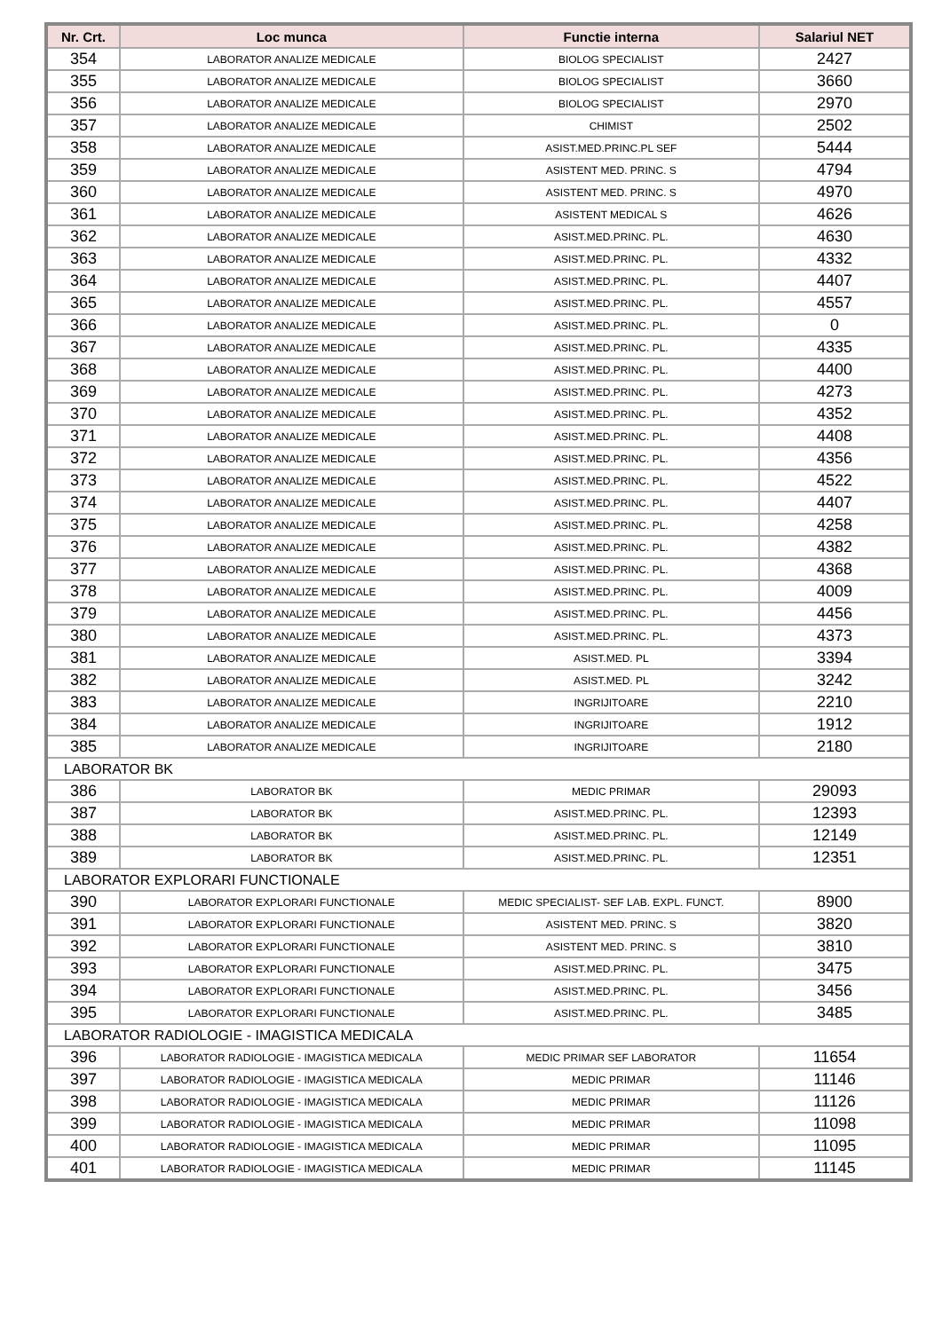| Nr. Crt. | Loc munca | Functie interna | Salariul NET |
| --- | --- | --- | --- |
| 354 | LABORATOR ANALIZE MEDICALE | BIOLOG SPECIALIST | 2427 |
| 355 | LABORATOR ANALIZE MEDICALE | BIOLOG SPECIALIST | 3660 |
| 356 | LABORATOR ANALIZE MEDICALE | BIOLOG SPECIALIST | 2970 |
| 357 | LABORATOR ANALIZE MEDICALE | CHIMIST | 2502 |
| 358 | LABORATOR ANALIZE MEDICALE | ASIST.MED.PRINC.PL SEF | 5444 |
| 359 | LABORATOR ANALIZE MEDICALE | ASISTENT MED. PRINC. S | 4794 |
| 360 | LABORATOR ANALIZE MEDICALE | ASISTENT MED. PRINC. S | 4970 |
| 361 | LABORATOR ANALIZE MEDICALE | ASISTENT MEDICAL S | 4626 |
| 362 | LABORATOR ANALIZE MEDICALE | ASIST.MED.PRINC. PL. | 4630 |
| 363 | LABORATOR ANALIZE MEDICALE | ASIST.MED.PRINC. PL. | 4332 |
| 364 | LABORATOR ANALIZE MEDICALE | ASIST.MED.PRINC. PL. | 4407 |
| 365 | LABORATOR ANALIZE MEDICALE | ASIST.MED.PRINC. PL. | 4557 |
| 366 | LABORATOR ANALIZE MEDICALE | ASIST.MED.PRINC. PL. | 0 |
| 367 | LABORATOR ANALIZE MEDICALE | ASIST.MED.PRINC. PL. | 4335 |
| 368 | LABORATOR ANALIZE MEDICALE | ASIST.MED.PRINC. PL. | 4400 |
| 369 | LABORATOR ANALIZE MEDICALE | ASIST.MED.PRINC. PL. | 4273 |
| 370 | LABORATOR ANALIZE MEDICALE | ASIST.MED.PRINC. PL. | 4352 |
| 371 | LABORATOR ANALIZE MEDICALE | ASIST.MED.PRINC. PL. | 4408 |
| 372 | LABORATOR ANALIZE MEDICALE | ASIST.MED.PRINC. PL. | 4356 |
| 373 | LABORATOR ANALIZE MEDICALE | ASIST.MED.PRINC. PL. | 4522 |
| 374 | LABORATOR ANALIZE MEDICALE | ASIST.MED.PRINC. PL. | 4407 |
| 375 | LABORATOR ANALIZE MEDICALE | ASIST.MED.PRINC. PL. | 4258 |
| 376 | LABORATOR ANALIZE MEDICALE | ASIST.MED.PRINC. PL. | 4382 |
| 377 | LABORATOR ANALIZE MEDICALE | ASIST.MED.PRINC. PL. | 4368 |
| 378 | LABORATOR ANALIZE MEDICALE | ASIST.MED.PRINC. PL. | 4009 |
| 379 | LABORATOR ANALIZE MEDICALE | ASIST.MED.PRINC. PL. | 4456 |
| 380 | LABORATOR ANALIZE MEDICALE | ASIST.MED.PRINC. PL. | 4373 |
| 381 | LABORATOR ANALIZE MEDICALE | ASIST.MED. PL | 3394 |
| 382 | LABORATOR ANALIZE MEDICALE | ASIST.MED. PL | 3242 |
| 383 | LABORATOR ANALIZE MEDICALE | INGRIJITOARE | 2210 |
| 384 | LABORATOR ANALIZE MEDICALE | INGRIJITOARE | 1912 |
| 385 | LABORATOR ANALIZE MEDICALE | INGRIJITOARE | 2180 |
| LABORATOR BK | | | |
| 386 | LABORATOR BK | MEDIC PRIMAR | 29093 |
| 387 | LABORATOR BK | ASIST.MED.PRINC. PL. | 12393 |
| 388 | LABORATOR BK | ASIST.MED.PRINC. PL. | 12149 |
| 389 | LABORATOR BK | ASIST.MED.PRINC. PL. | 12351 |
| LABORATOR EXPLORARI FUNCTIONALE | | | |
| 390 | LABORATOR EXPLORARI FUNCTIONALE | MEDIC SPECIALIST- SEF LAB. EXPL. FUNCT. | 8900 |
| 391 | LABORATOR EXPLORARI FUNCTIONALE | ASISTENT MED. PRINC. S | 3820 |
| 392 | LABORATOR EXPLORARI FUNCTIONALE | ASISTENT MED. PRINC. S | 3810 |
| 393 | LABORATOR EXPLORARI FUNCTIONALE | ASIST.MED.PRINC. PL. | 3475 |
| 394 | LABORATOR EXPLORARI FUNCTIONALE | ASIST.MED.PRINC. PL. | 3456 |
| 395 | LABORATOR EXPLORARI FUNCTIONALE | ASIST.MED.PRINC. PL. | 3485 |
| LABORATOR RADIOLOGIE - IMAGISTICA MEDICALA | | | |
| 396 | LABORATOR RADIOLOGIE - IMAGISTICA MEDICALA | MEDIC PRIMAR SEF LABORATOR | 11654 |
| 397 | LABORATOR RADIOLOGIE - IMAGISTICA MEDICALA | MEDIC PRIMAR | 11146 |
| 398 | LABORATOR RADIOLOGIE - IMAGISTICA MEDICALA | MEDIC PRIMAR | 11126 |
| 399 | LABORATOR RADIOLOGIE - IMAGISTICA MEDICALA | MEDIC PRIMAR | 11098 |
| 400 | LABORATOR RADIOLOGIE - IMAGISTICA MEDICALA | MEDIC PRIMAR | 11095 |
| 401 | LABORATOR RADIOLOGIE - IMAGISTICA MEDICALA | MEDIC PRIMAR | 11145 |